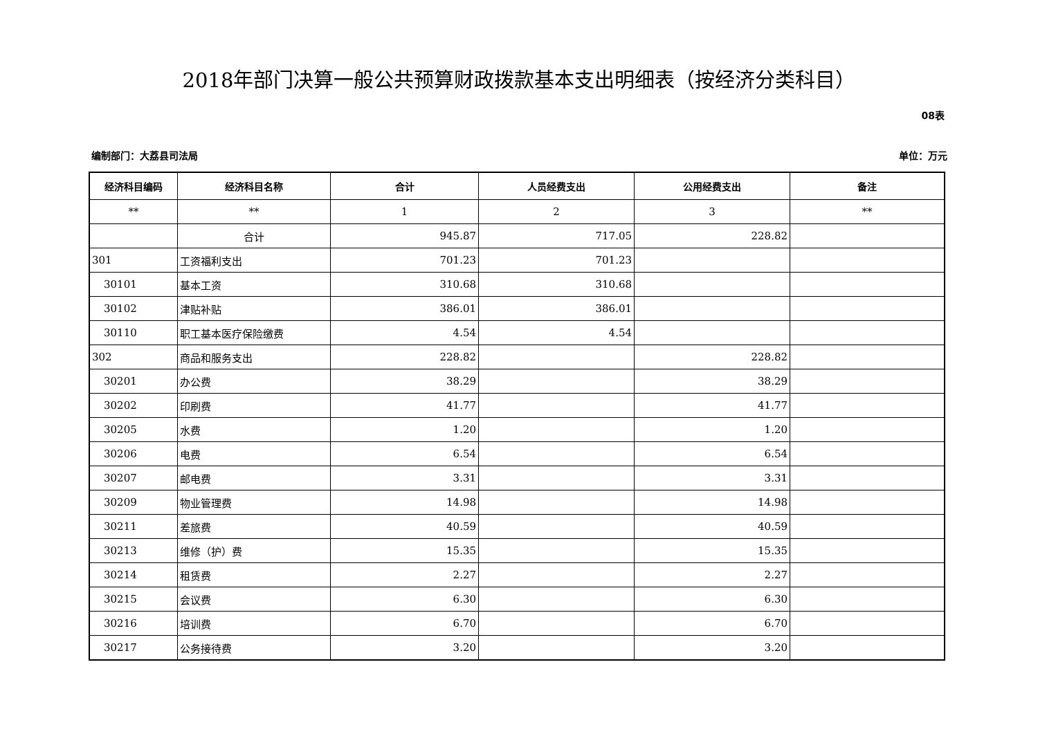2018年部门决算一般公共预算财政拨款基本支出明细表（按经济分类科目）
08表
编制部门：大荔县司法局 单位：万元
| 经济科目编码 | 经济科目名称 | 合计 | 人员经费支出 | 公用经费支出 | 备注 |
| --- | --- | --- | --- | --- | --- |
| ** | ** | 1 | 2 | 3 | ** |
| | 合计 | 945.87 | 717.05 | 228.82 | |
| 301 | 工资福利支出 | 701.23 | 701.23 | | |
| 30101 | 基本工资 | 310.68 | 310.68 | | |
| 30102 | 津贴补贴 | 386.01 | 386.01 | | |
| 30110 | 职工基本医疗保险缴费 | 4.54 | 4.54 | | |
| 302 | 商品和服务支出 | 228.82 | | 228.82 | |
| 30201 | 办公费 | 38.29 | | 38.29 | |
| 30202 | 印刷费 | 41.77 | | 41.77 | |
| 30205 | 水费 | 1.20 | | 1.20 | |
| 30206 | 电费 | 6.54 | | 6.54 | |
| 30207 | 邮电费 | 3.31 | | 3.31 | |
| 30209 | 物业管理费 | 14.98 | | 14.98 | |
| 30211 | 差旅费 | 40.59 | | 40.59 | |
| 30213 | 维修（护）费 | 15.35 | | 15.35 | |
| 30214 | 租赁费 | 2.27 | | 2.27 | |
| 30215 | 会议费 | 6.30 | | 6.30 | |
| 30216 | 培训费 | 6.70 | | 6.70 | |
| 30217 | 公务接待费 | 3.20 | | 3.20 | |